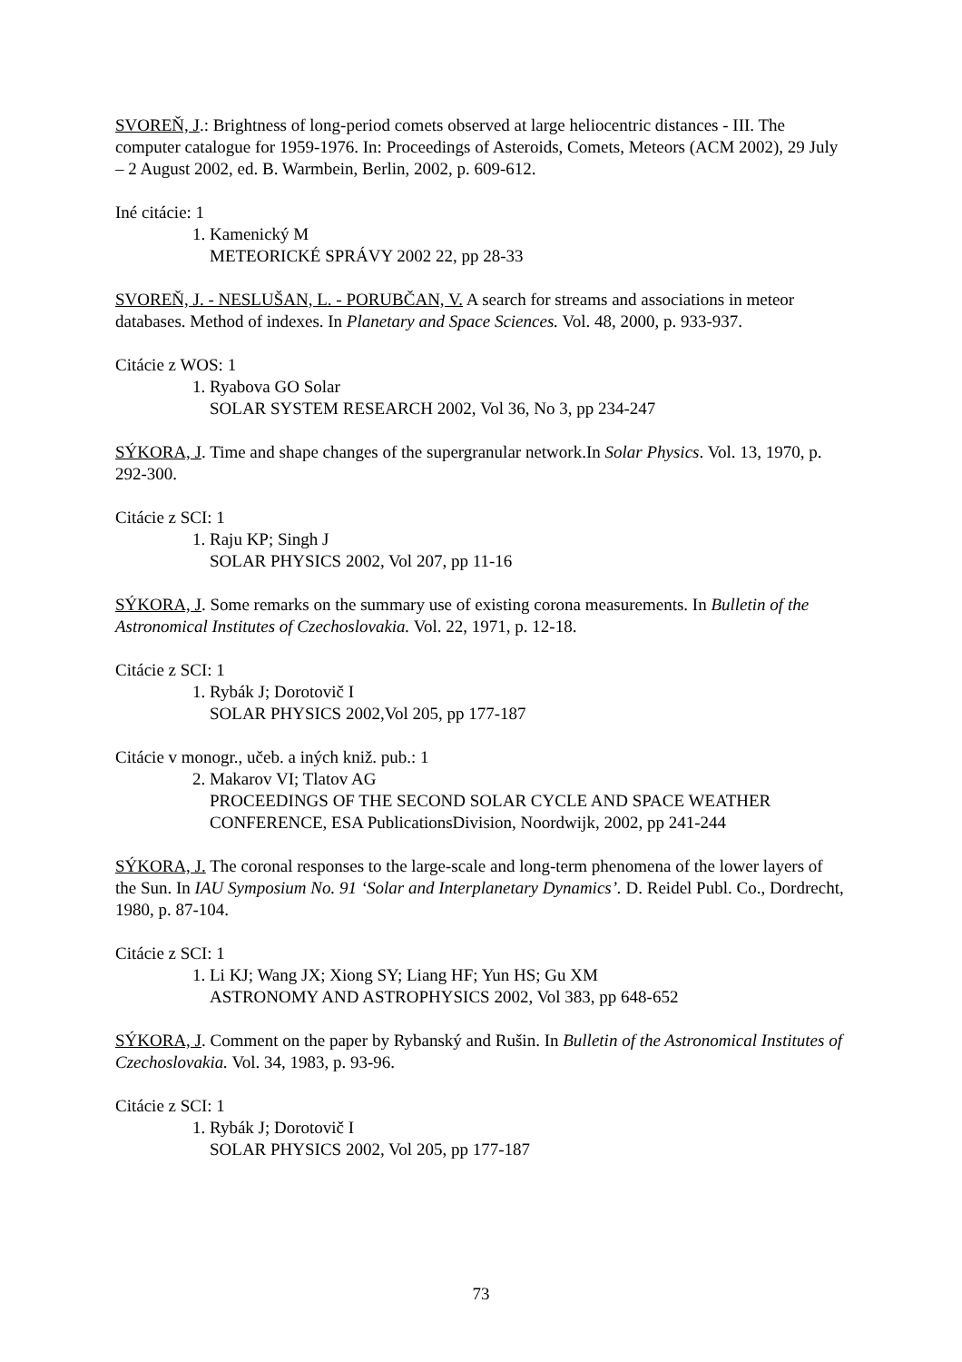SVOREŇ, J.: Brightness of long-period comets observed at large heliocentric distances - III. The computer catalogue for 1959-1976. In: Proceedings of Asteroids, Comets, Meteors (ACM 2002), 29 July – 2 August 2002, ed. B. Warmbein, Berlin, 2002, p. 609-612.
Iné citácie: 1
1. Kamenický M
METEORICKÉ SPRÁVY 2002 22, pp 28-33
SVOREŇ, J. - NESLUŠAN, L. - PORUBČAN, V. A search for streams and associations in meteor databases. Method of indexes. In Planetary and Space Sciences. Vol. 48, 2000, p. 933-937.
Citácie z WOS: 1
1. Ryabova GO Solar
SOLAR SYSTEM RESEARCH 2002, Vol 36, No 3, pp 234-247
SÝKORA, J. Time and shape changes of the supergranular network.In Solar Physics. Vol. 13, 1970, p. 292-300.
Citácie z SCI: 1
1. Raju KP; Singh J
SOLAR PHYSICS 2002, Vol 207, pp 11-16
SÝKORA, J. Some remarks on the summary use of existing corona measurements. In Bulletin of the Astronomical Institutes of Czechoslovakia. Vol. 22, 1971, p. 12-18.
Citácie z SCI: 1
1. Rybák J; Dorotovič I
SOLAR PHYSICS 2002,Vol 205, pp 177-187
Citácie v monogr., učeb. a iných kniž. pub.: 1
2. Makarov VI; Tlatov AG
PROCEEDINGS OF THE SECOND SOLAR CYCLE AND SPACE WEATHER
CONFERENCE, ESA PublicationsDivision, Noordwijk, 2002, pp 241-244
SÝKORA, J. The coronal responses to the large-scale and long-term phenomena of the lower layers of the Sun. In IAU Symposium No. 91 ‘Solar and Interplanetary Dynamics’. D. Reidel Publ. Co., Dordrecht, 1980, p. 87-104.
Citácie z SCI: 1
1. Li KJ; Wang JX; Xiong SY; Liang HF; Yun HS; Gu XM
ASTRONOMY AND ASTROPHYSICS 2002, Vol 383, pp 648-652
SÝKORA, J. Comment on the paper by Rybanský and Rušin. In Bulletin of the Astronomical Institutes of Czechoslovakia. Vol. 34, 1983, p. 93-96.
Citácie z SCI: 1
1. Rybák J; Dorotovič I
SOLAR PHYSICS 2002, Vol 205, pp 177-187
73